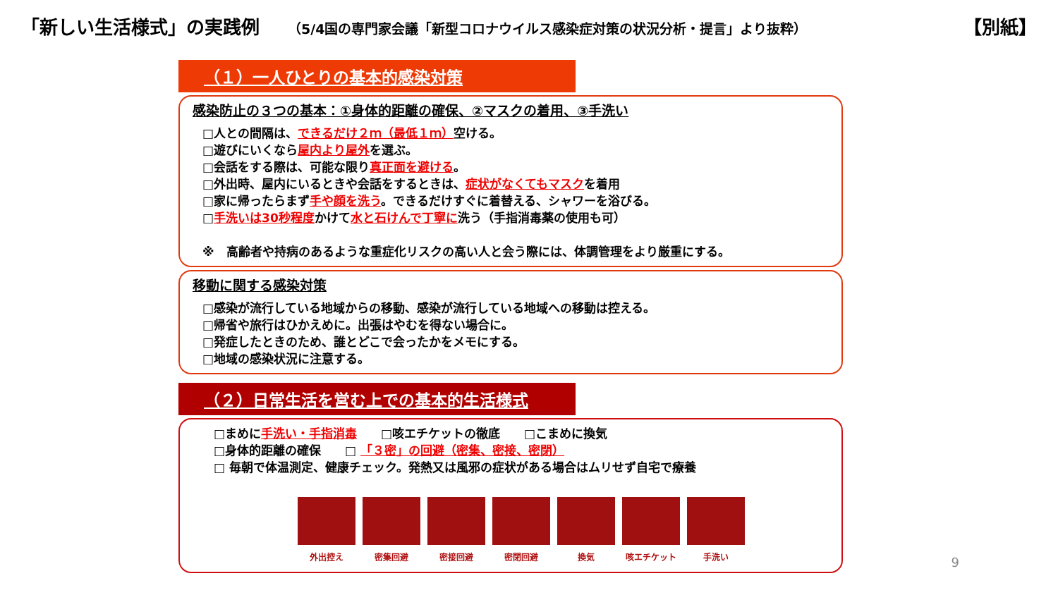「新しい生活様式」の実践例
（5/4国の専門家会議「新型コロナウイルス感染症対策の状況分析・提言」より抜粋）
【別紙】
（１）一人ひとりの基本的感染対策
感染防止の３つの基本：①身体的距離の確保、②マスクの着用、③手洗い
□人との間隔は、できるだけ２ｍ（最低１ｍ）空ける。
□遊びにいくなら屋内より屋外を選ぶ。
□会話をする際は、可能な限り真正面を避ける。
□外出時、屋内にいるときや会話をするときは、症状がなくてもマスクを着用
□家に帰ったらまず手や顔を洗う。できるだけすぐに着替える、シャワーを浴びる。
□手洗いは30秒程度かけて水と石けんで丁寧に洗う（手指消毒薬の使用も可）
※　高齢者や持病のあるような重症化リスクの高い人と会う際には、体調管理をより厳重にする。
移動に関する感染対策
□感染が流行している地域からの移動、感染が流行している地域への移動は控える。
□帰省や旅行はひかえめに。出張はやむを得ない場合に。
□発症したときのため、誰とどこで会ったかをメモにする。
□地域の感染状況に注意する。
（２）日常生活を営む上での基本的生活様式
□まめに手洗い・手指消毒　　□咳エチケットの徹底　　□こまめに換気
□身体的距離の確保　　□ 「３密」の回避（密集、密接、密閉）
□ 毎朝で体温測定、健康チェック。発熱又は風邪の症状がある場合はムリせず自宅で療養
外出控え 密集回避 密接回避 密閉回避 換気 咳エチケット 手洗い
9